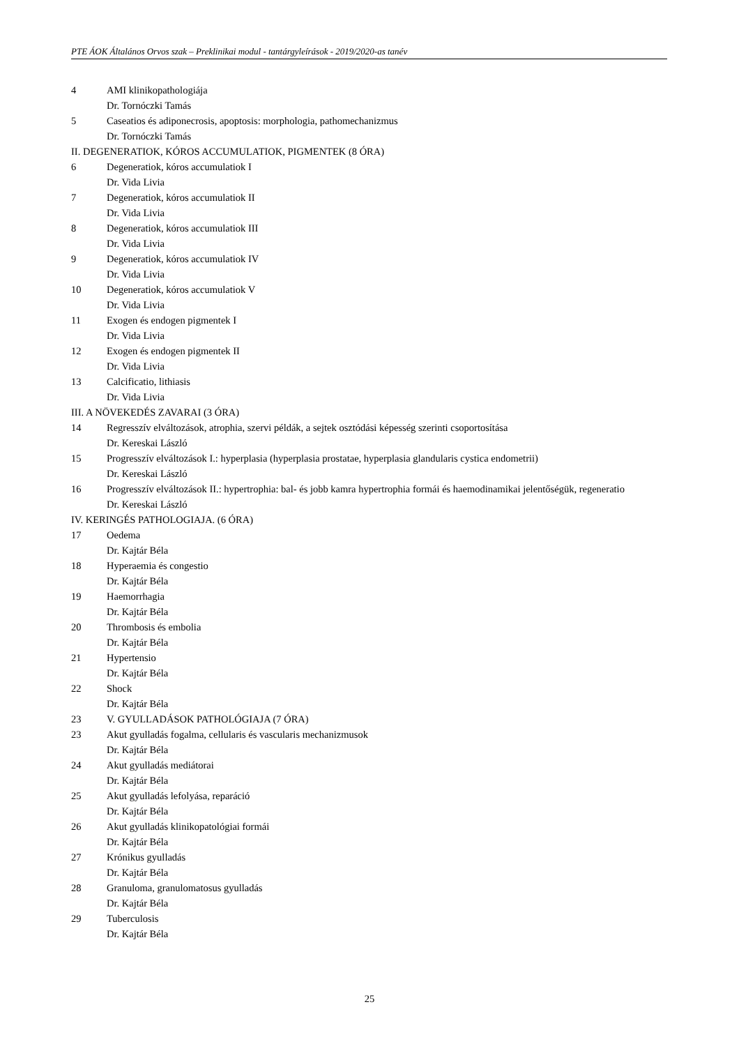PTE ÁOK Általános Orvos szak – Preklinikai modul - tantárgyleírások - 2019/2020-as tanév
4 AMI klinikopathologiája
Dr. Tornóczki Tamás
5 Caseatios és adiponecrosis, apoptosis: morphologia, pathomechanizmus
Dr. Tornóczki Tamás
II. DEGENERATIOK, KÓROS ACCUMULATIOK, PIGMENTEK (8 ÓRA)
6 Degeneratiok, kóros accumulatiok I
Dr. Vida Livia
7 Degeneratiok, kóros accumulatiok II
Dr. Vida Livia
8 Degeneratiok, kóros accumulatiok III
Dr. Vida Livia
9 Degeneratiok, kóros accumulatiok IV
Dr. Vida Livia
10 Degeneratiok, kóros accumulatiok V
Dr. Vida Livia
11 Exogen és endogen pigmentek I
Dr. Vida Livia
12 Exogen és endogen pigmentek II
Dr. Vida Livia
13 Calcificatio, lithiasis
Dr. Vida Livia
III. A NÖVEKEDÉS ZAVARAI (3 ÓRA)
14 Regresszív elváltozások, atrophia, szervi példák, a sejtek osztódási képesség szerinti csoportosítása
Dr. Kereskai László
15 Progresszív elváltozások I.: hyperplasia (hyperplasia prostatae, hyperplasia glandularis cystica endometrii)
Dr. Kereskai László
16 Progresszív elváltozások II.: hypertrophia: bal- és jobb kamra hypertrophia formái és haemodinamikai jelentőségük, regeneratio
Dr. Kereskai László
IV. KERINGÉS PATHOLOGIAJA. (6 ÓRA)
17 Oedema
Dr. Kajtár Béla
18 Hyperaemia és congestio
Dr. Kajtár Béla
19 Haemorrhagia
Dr. Kajtár Béla
20 Thrombosis és embolia
Dr. Kajtár Béla
21 Hypertensio
Dr. Kajtár Béla
22 Shock
Dr. Kajtár Béla
23 V. GYULLADÁSOK PATHOLÓGIAJA (7 ÓRA)
23 Akut gyulladás fogalma, cellularis és vascularis mechanizmusok
Dr. Kajtár Béla
24 Akut gyulladás mediátorai
Dr. Kajtár Béla
25 Akut gyulladás lefolyása, reparáció
Dr. Kajtár Béla
26 Akut gyulladás klinikopatológiai formái
Dr. Kajtár Béla
27 Krónikus gyulladás
Dr. Kajtár Béla
28 Granuloma, granulomatosus gyulladás
Dr. Kajtár Béla
29 Tuberculosis
Dr. Kajtár Béla
25